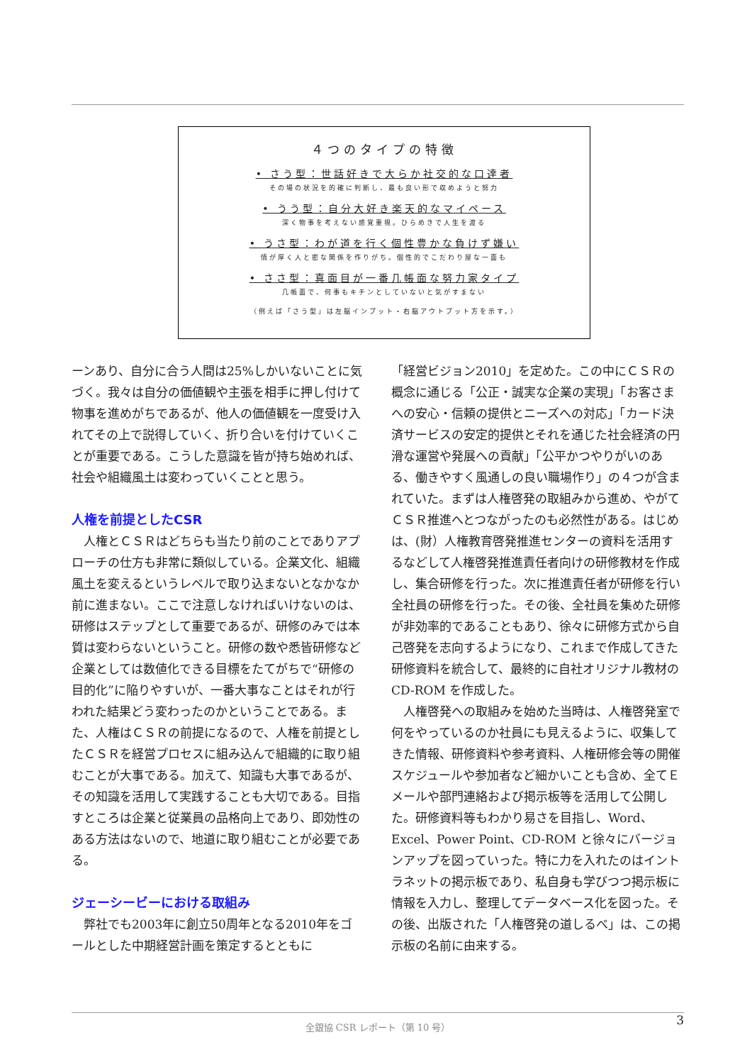４つのタイプの特徴
• さう型：世話好きで大らか社交的な口達者
その場の状況を的確に判断し、最も良い形で収めようと努力
• うう型：自分大好き楽天的なマイペース
深く物事を考えない感覚重視。ひらめきで人生を渡る
• うさ型：わが道を行く個性豊かな負けず嫌い
情が厚く人と密な関係を作りがち。個性的でこだわり屋な一面も
• ささ型：真面目が一番几帳面な努力家タイプ
几帳面で、何事もキチンとしていないと気がすまない
（例えば「さう型」は左脳インプット・右脳アウトプット方を示す。）
ーンあり、自分に合う人間は25%しかいないことに気づく。我々は自分の価値観や主張を相手に押し付けて物事を進めがちであるが、他人の価値観を一度受け入れてその上で説得していく、折り合いを付けていくことが重要である。こうした意識を皆が持ち始めれば、社会や組織風土は変わっていくことと思う。
人権を前提としたCSR
　人権とＣＳＲはどちらも当たり前のことでありアプローチの仕方も非常に類似している。企業文化、組織風土を変えるというレベルで取り込まないとなかなか前に進まない。ここで注意しなければいけないのは、研修はステップとして重要であるが、研修のみでは本質は変わらないということ。研修の数や悉皆研修など企業としては数値化できる目標をたてがちで“研修の目的化”に陥りやすいが、一番大事なことはそれが行われた結果どう変わったのかということである。また、人権はＣＳＲの前提になるので、人権を前提としたＣＳＲを経営プロセスに組み込んで組織的に取り組むことが大事である。加えて、知識も大事であるが、その知識を活用して実践することも大切である。目指すところは企業と従業員の品格向上であり、即効性のある方法はないので、地道に取り組むことが必要である。
ジェーシービーにおける取組み
　弊社でも2003年に創立50周年となる2010年をゴールとした中期経営計画を策定するとともに
「経営ビジョン2010」を定めた。この中にＣＳＲの概念に通じる「公正・誠実な企業の実現」「お客さまへの安心・信頼の提供とニーズへの対応」「カード決済サービスの安定的提供とそれを通じた社会経済の円滑な運営や発展への貢献」「公平かつやりがいのある、働きやすく風通しの良い職場作り」の４つが含まれていた。まずは人権啓発の取組みから進め、やがてＣＳＲ推進へとつながったのも必然性がある。はじめは、(財）人権教育啓発推進センターの資料を活用するなどして人権啓発推進責任者向けの研修教材を作成し、集合研修を行った。次に推進責任者が研修を行い全社員の研修を行った。その後、全社員を集めた研修が非効率的であることもあり、徐々に研修方式から自己啓発を志向するようになり、これまで作成してきた研修資料を統合して、最終的に自社オリジナル教材の CD-ROM を作成した。
　人権啓発への取組みを始めた当時は、人権啓発室で何をやっているのか社員にも見えるように、収集してきた情報、研修資料や参考資料、人権研修会等の開催スケジュールや参加者など細かいことも含め、全てＥメールや部門連絡および掲示板等を活用して公開した。研修資料等もわかり易さを目指し、Word、Excel、Power Point、CD-ROM と徐々にバージョンアップを図っていった。特に力を入れたのはイントラネットの掲示板であり、私自身も学びつつ掲示板に情報を入力し、整理してデータベース化を図った。その後、出版された「人権啓発の道しるべ」は、この掲示板の名前に由来する。
3 全銀協 CSR レポート（第 10 号）